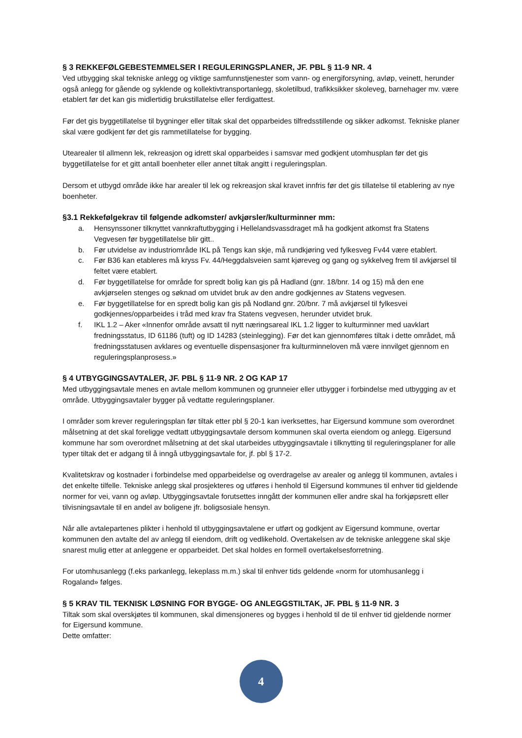§ 3 REKKEFØLGEBESTEMMELSER I REGULERINGSPLANER, JF. PBL § 11-9 NR. 4
Ved utbygging skal tekniske anlegg og viktige samfunnstjenester som vann- og energiforsyning, avløp, veinett, herunder også anlegg for gående og syklende og kollektivtransportanlegg, skoletilbud, trafikksikker skoleveg, barnehager mv. være etablert før det kan gis midlertidig brukstillatelse eller ferdigattest.
Før det gis byggetillatelse til bygninger eller tiltak skal det opparbeides tilfredsstillende og sikker adkomst. Tekniske planer skal være godkjent før det gis rammetillatelse for bygging.
Utearealer til allmenn lek, rekreasjon og idrett skal opparbeides i samsvar med godkjent utomhusplan før det gis byggetillatelse for et gitt antall boenheter eller annet tiltak angitt i reguleringsplan.
Dersom et utbygd område ikke har arealer til lek og rekreasjon skal kravet innfris før det gis tillatelse til etablering av nye boenheter.
§3.1 Rekkefølgekrav til følgende adkomster/ avkjørsler/kulturminner mm:
a. Hensynssoner tilknyttet vannkraftutbygging i Hellelandsvassdraget må ha godkjent atkomst fra Statens Vegvesen før byggetillatelse blir gitt..
b. Før utvidelse av industriområde IKL på Tengs kan skje, må rundkjøring ved fylkesveg Fv44 være etablert.
c. Før B36 kan etableres må kryss Fv. 44/Heggdalsveien samt kjøreveg og gang og sykkelveg frem til avkjørsel til feltet være etablert.
d. Før byggetillatelse for område for spredt bolig kan gis på Hadland (gnr. 18/bnr. 14 og 15) må den ene avkjørselen stenges og søknad om utvidet bruk av den andre godkjennes av Statens vegvesen.
e. Før byggetillatelse for en spredt bolig kan gis på Nodland gnr. 20/bnr. 7 må avkjørsel til fylkesvei godkjennes/opparbeides i tråd med krav fra Statens vegvesen, herunder utvidet bruk.
f. IKL 1.2 – Aker «Innenfor område avsatt til nytt næringsareal IKL 1.2 ligger to kulturminner med uavklart fredningsstatus, ID 61186 (tuft) og ID 14283 (steinlegging). Før det kan gjennomføres tiltak i dette området, må fredningsstatusen avklares og eventuelle dispensasjoner fra kulturminneloven må være innvilget gjennom en reguleringsplanprosess.»
§ 4 UTBYGGINGSAVTALER, JF. PBL § 11-9 NR. 2 OG KAP 17
Med utbyggingsavtale menes en avtale mellom kommunen og grunneier eller utbygger i forbindelse med utbygging av et område. Utbyggingsavtaler bygger på vedtatte reguleringsplaner.
I områder som krever reguleringsplan før tiltak etter pbl § 20-1 kan iverksettes, har Eigersund kommune som overordnet målsetning at det skal foreligge vedtatt utbyggingsavtale dersom kommunen skal overta eiendom og anlegg. Eigersund kommune har som overordnet målsetning at det skal utarbeides utbyggingsavtale i tilknytting til reguleringsplaner for alle typer tiltak det er adgang til å inngå utbyggingsavtale for, jf. pbl § 17-2.
Kvalitetskrav og kostnader i forbindelse med opparbeidelse og overdragelse av arealer og anlegg til kommunen, avtales i det enkelte tilfelle. Tekniske anlegg skal prosjekteres og utføres i henhold til Eigersund kommunes til enhver tid gjeldende normer for vei, vann og avløp. Utbyggingsavtale forutsettes inngått der kommunen eller andre skal ha forkjøpsrett eller tilvisningsavtale til en andel av boligene jfr. boligsosiale hensyn.
Når alle avtalepartenes plikter i henhold til utbyggingsavtalene er utført og godkjent av Eigersund kommune, overtar kommunen den avtalte del av anlegg til eiendom, drift og vedlikehold. Overtakelsen av de tekniske anleggene skal skje snarest mulig etter at anleggene er opparbeidet. Det skal holdes en formell overtakelsesforretning.
For utomhusanlegg (f.eks parkanlegg, lekeplass m.m.) skal til enhver tids geldende «norm for utomhusanlegg i Rogaland» følges.
§ 5 KRAV TIL TEKNISK LØSNING FOR BYGGE- OG ANLEGGSTILTAK, JF. PBL § 11-9 NR. 3
Tiltak som skal overskjøtes til kommunen, skal dimensjoneres og bygges i henhold til de til enhver tid gjeldende normer for Eigersund kommune.
Dette omfatter:
4